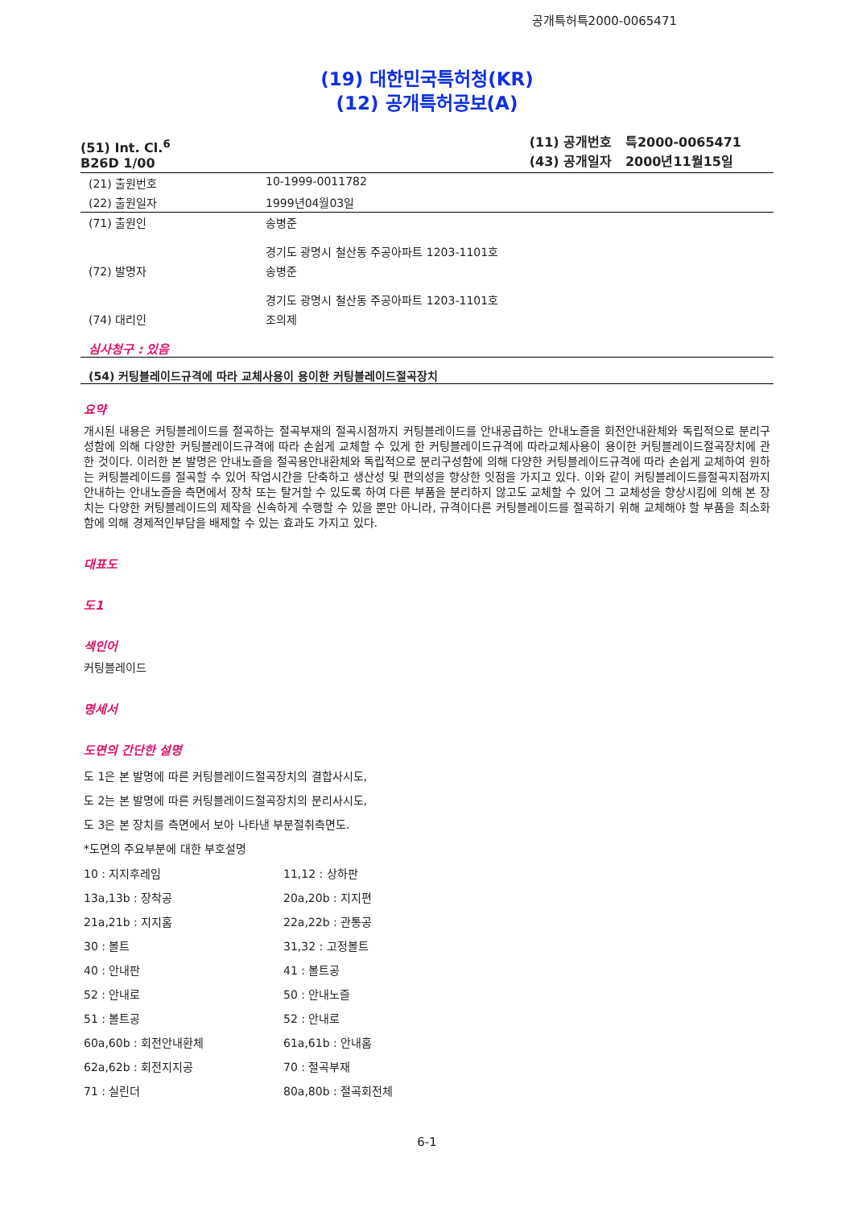공개특허특2000-0065471
(19) 대한민국특허청(KR)
(12) 공개특허공보(A)
(51) Int. Cl.<sup>6</sup>
B26D 1/00
(11) 공개번호 특2000-0065471
(43) 공개일자 2000년11월15일
| (21) 출원번호 | 10-1999-0011782 |
| (22) 출원일자 | 1999년04월03일 |
| (71) 출원인 | 송병준 경기도 광명시 철산동 주공아파트 1203-1101호 |
| (72) 발명자 | 송병준 경기도 광명시 철산동 주공아파트 1203-1101호 |
| (74) 대리인 | 조의제 |
심사청구 : 있음
(54) 커팅블레이드규격에 따라 교체사용이 용이한 커팅블레이드절곡장치
요약
개시된 내용은 커팅블레이드를 절곡하는 절곡부재의 절곡시점까지 커팅블레이드를 안내공급하는 안내노즐을 회전안내환체와 독립적으로 분리구성함에 의해 다양한 커팅블레이드규격에 따라 손쉽게 교체할 수 있게 한 커팅블레이드규격에 따라교체사용이 용이한 커팅블레이드절곡장치에 관한 것이다. 이러한 본 발명은 안내노즐을 절곡용안내환체와 독립적으로 분리구성함에 의해 다양한 커팅블레이드규격에 따라 손쉽게 교체하여 원하는 커팅블레이드를 절곡할 수 있어 작업시간을 단축하고 생산성 및 편의성을 향상한 잇점을 가지고 있다. 이와 같이 커팅블레이드를절곡지점까지 안내하는 안내노즐을 측면에서 장착 또는 탈거할 수 있도록 하여 다른 부품을 분리하지 않고도 교체할 수 있어 그 교체성을 향상시킴에 의해 본 장치는 다양한 커팅블레이드의 제작을 신속하게 수행할 수 있을 뿐만 아니라, 규격이다른 커팅블레이드를 절곡하기 위해 교체해야 할 부품을 최소화함에 의해 경제적인부담을 배제할 수 있는 효과도 가지고 있다.
대표도
도1
색인어
커팅블레이드
명세서
도면의 간단한 설명
도 1은 본 발명에 따른 커팅블레이드절곡장치의 결합사시도,
도 2는 본 발명에 따른 커팅블레이드절곡장치의 분리사시도,
도 3은 본 장치를 측면에서 보아 나타낸 부분절취측면도.
*도면의 주요부분에 대한 부호설명
| 10 : 지지후레임 | 11,12 : 상하판 |
| 13a,13b : 장착공 | 20a,20b : 지지편 |
| 21a,21b : 지지홈 | 22a,22b : 관통공 |
| 30 : 볼트 | 31,32 : 고정볼트 |
| 40 : 안내판 | 41 : 볼트공 |
| 52 : 안내로 | 50 : 안내노즐 |
| 51 : 볼트공 | 52 : 안내로 |
| 60a,60b : 회전안내환체 | 61a,61b : 안내홈 |
| 62a,62b : 회전지지공 | 70 : 절곡부재 |
| 71 : 실린더 | 80a,80b : 절곡회전체 |
6-1